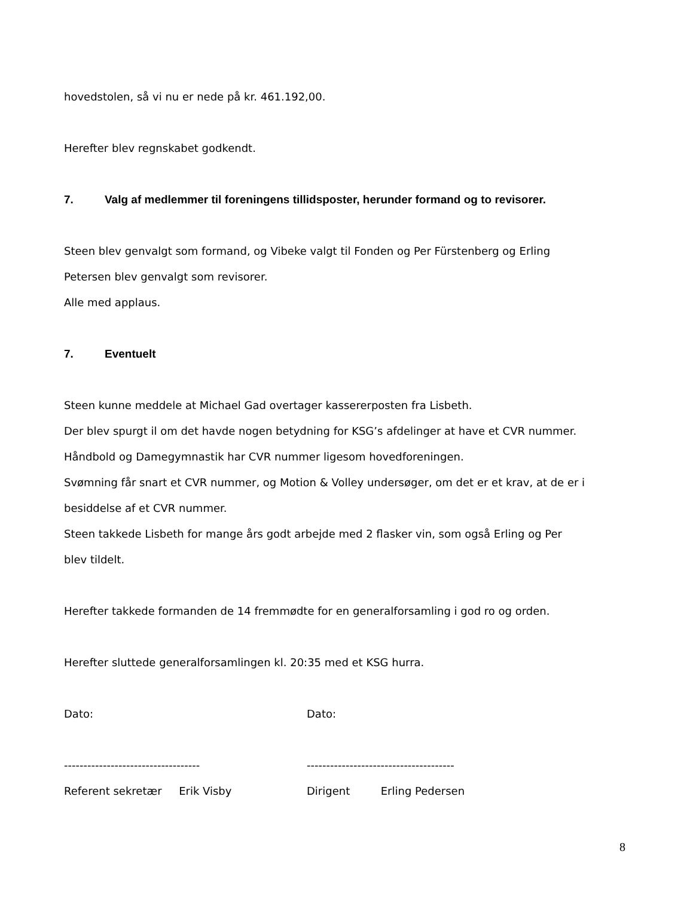hovedstolen, så vi nu er nede på kr. 461.192,00.
Herefter blev regnskabet godkendt.
7. Valg af medlemmer til foreningens tillidsposter, herunder formand og to revisorer.
Steen blev genvalgt som formand, og Vibeke valgt til Fonden og Per Fürstenberg og Erling
Petersen blev genvalgt som revisorer.
Alle med applaus.
7. Eventuelt
Steen kunne meddele at Michael Gad overtager kassererposten fra Lisbeth.
Der blev spurgt il om det havde nogen betydning for KSG’s afdelinger at have et CVR nummer.
Håndbold og Damegymnastik har CVR nummer ligesom hovedforeningen.
Svømning får snart et CVR nummer, og Motion & Volley undersøger, om det er et krav, at de er i
besiddelse af et CVR nummer.
Steen takkede Lisbeth for mange års godt arbejde med 2 flasker vin, som også Erling og Per
blev tildelt.
Herefter takkede formanden de 14 fremmødte for en generalforsamling i god ro og orden.
Herefter sluttede generalforsamlingen kl. 20:35 med et KSG hurra.
Dato: Dato:
----------------------------------- --------------------------------------
Referent sekretær Erik Visby Dirigent Erling Pedersen
8